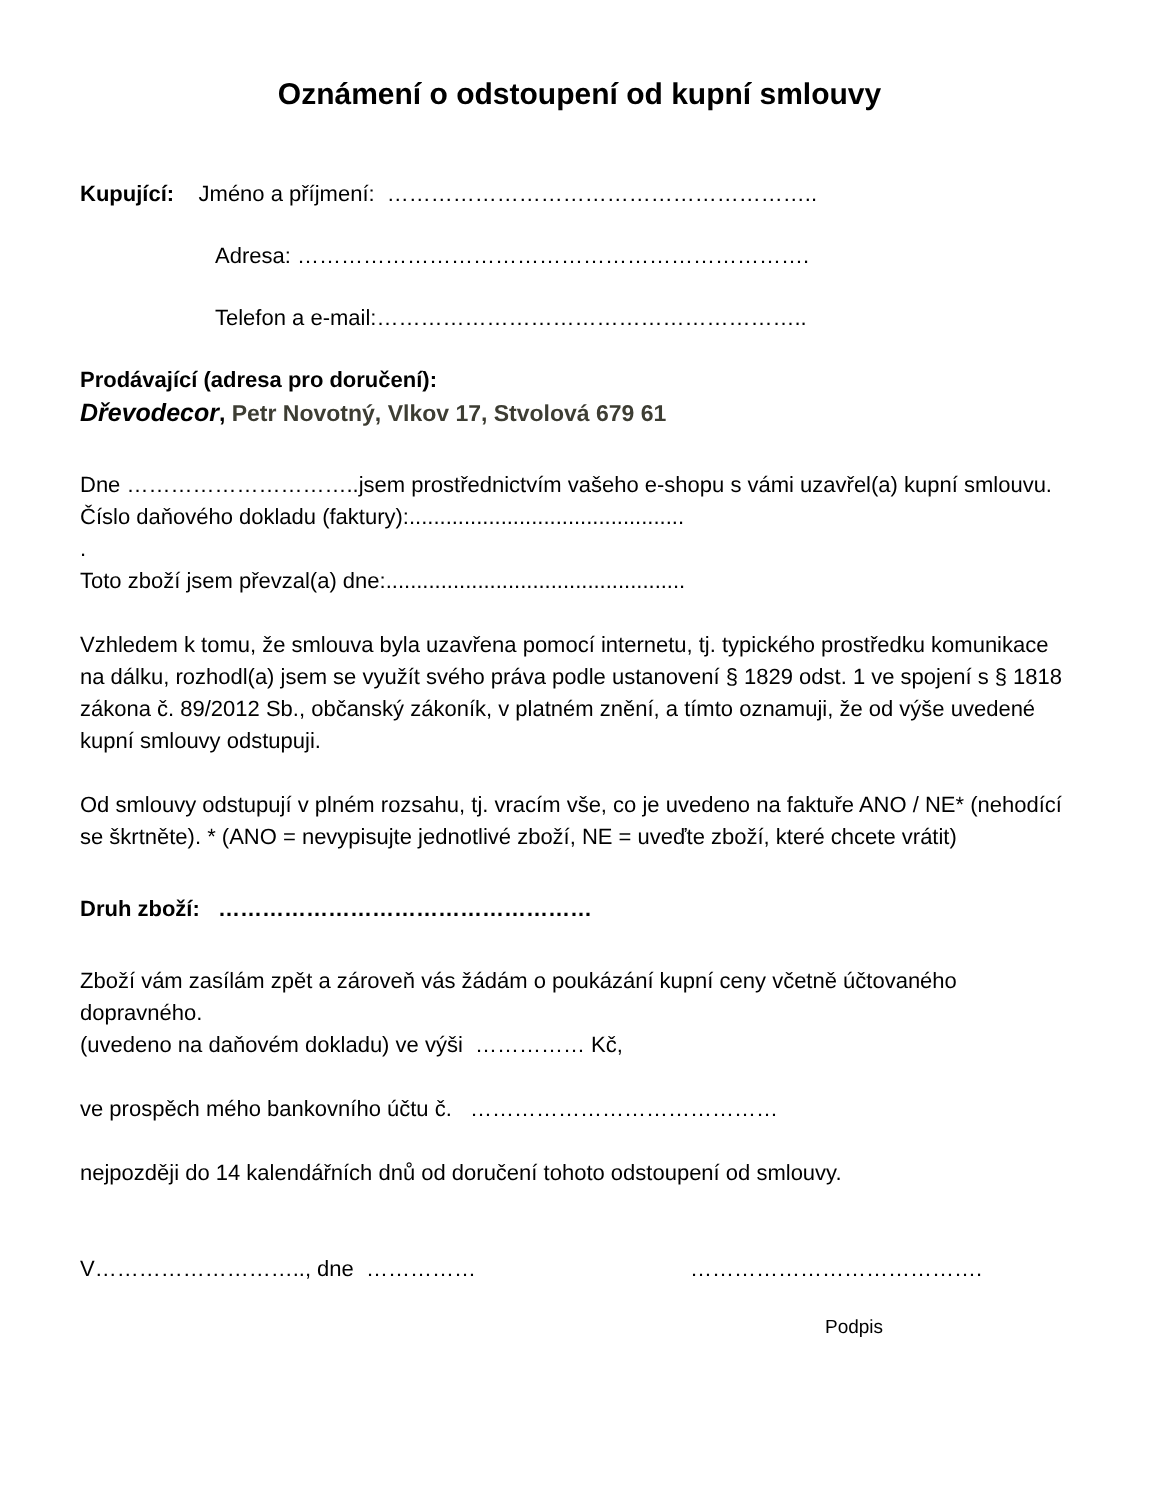Oznámení o odstoupení od kupní smlouvy
Kupující: Jméno a příjmení: …………………………………………………..
Adresa: …………………………………………………………….
Telefon a e-mail:…………………………………………………..
Prodávající (adresa pro doručení):
Dřevodecor, Petr Novotný, Vlkov 17, Stvolová 679 61
Dne …………………………..jsem prostřednictvím vašeho e-shopu s vámi uzavřel(a) kupní smlouvu.
Číslo daňového dokladu (faktury):.............................................
.
Toto zboží jsem převzal(a) dne:.................................................
Vzhledem k tomu, že smlouva byla uzavřena pomocí internetu, tj. typického prostředku komunikace na dálku, rozhodl(a) jsem se využít svého práva podle ustanovení § 1829 odst. 1 ve spojení s § 1818 zákona č. 89/2012 Sb., občanský zákoník, v platném znění, a tímto oznamuji, že od výše uvedené kupní smlouvy odstupuji.
Od smlouvy odstupují v plném rozsahu, tj. vracím vše, co je uvedeno na faktuře ANO / NE* (nehodící se škrtněte). * (ANO = nevypisujte jednotlivé zboží, NE = uveďte zboží, které chcete vrátit)
Druh zboží: ……………………………………………
Zboží vám zasílám zpět a zároveň vás žádám o poukázání kupní ceny včetně účtovaného dopravného.
(uvedeno na daňovém dokladu) ve výši …………… Kč,
ve prospěch mého bankovního účtu č. ……………………………………
nejpozději do 14 kalendářních dnů od doručení tohoto odstoupení od smlouvy.
V……………………….., dne …………… ………………………………….
Podpis